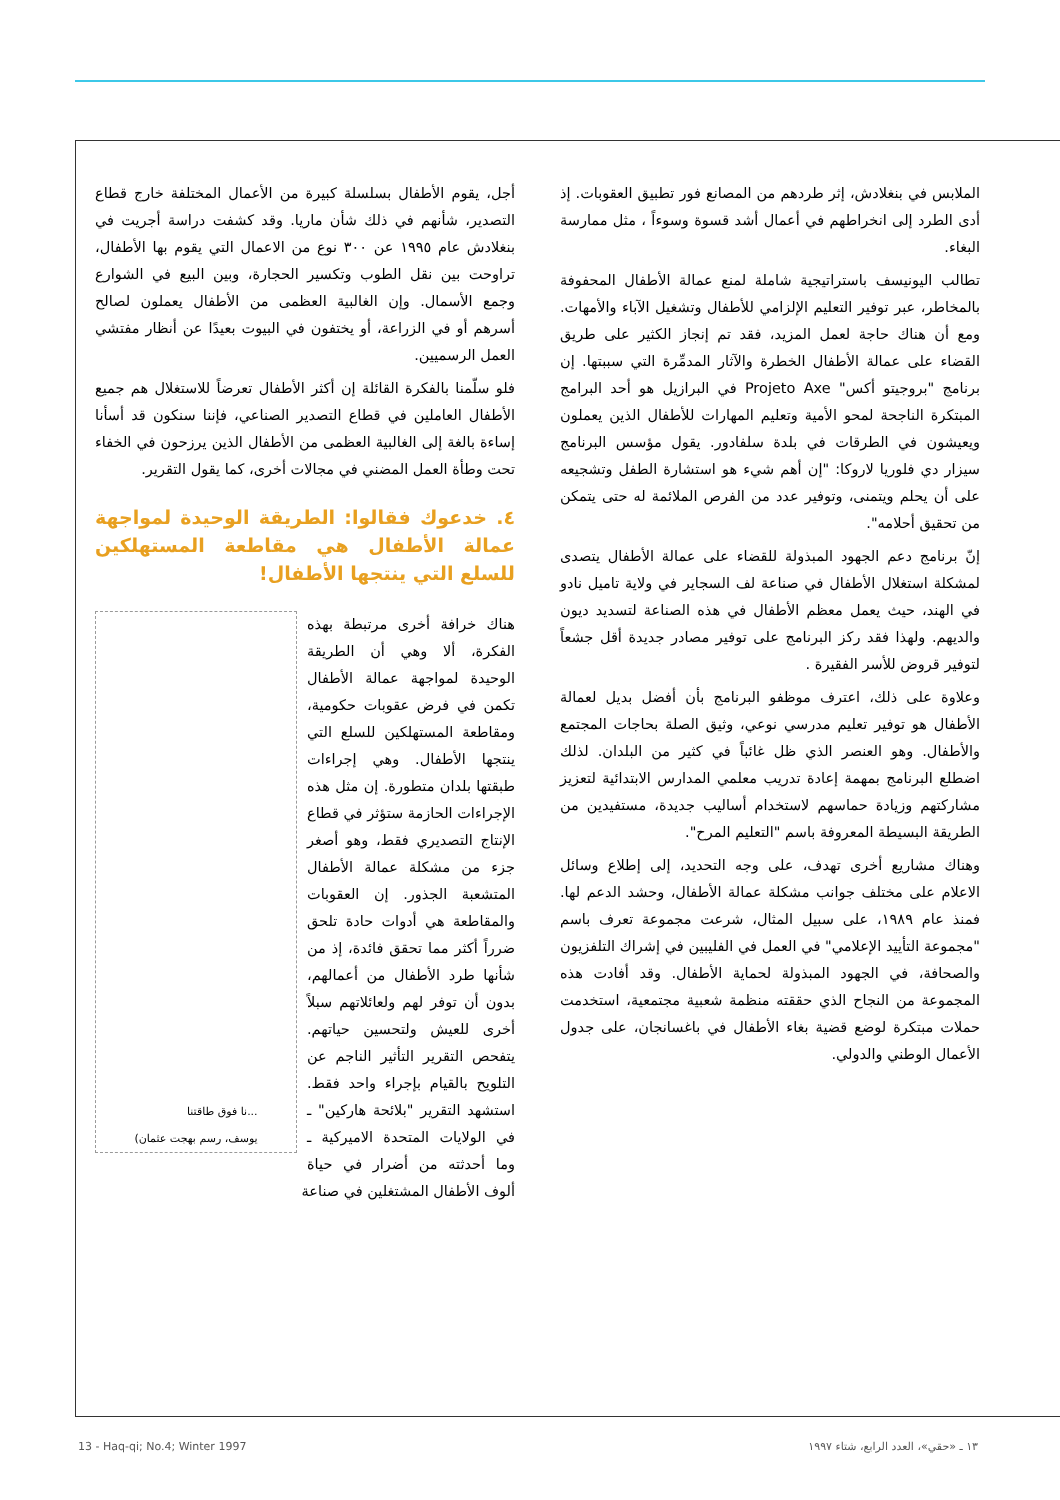أجل، يقوم الأطفال بسلسلة كبيرة من الأعمال المختلفة خارج قطاع التصدير، شأنهم في ذلك شأن ماريا. وقد كشفت دراسة أجريت في بنغلادش عام ١٩٩٥ عن ٣٠٠ نوع من الاعمال التي يقوم بها الأطفال، تراوحت بين نقل الطوب وتكسير الحجارة، وبين البيع في الشوارع وجمع الأسمال. وإن الغالبية العظمى من الأطفال يعملون لصالح أسرهم أو في الزراعة، أو يختفون في البيوت بعيدًا عن أنظار مفتشي العمل الرسميين.
فلو سلّمنا بالفكرة القائلة إن أكثر الأطفال تعرضاً للاستغلال هم جميع الأطفال العاملين في قطاع التصدير الصناعي، فإننا سنكون قد أسأنا إساءة بالغة إلى الغالبية العظمى من الأطفال الذين يرزحون في الخفاء تحت وطأة العمل المضني في مجالات أخرى، كما يقول التقرير.
٤. خدعوك فقالوا: الطريقة الوحيدة لمواجهة عمالة الأطفال هي مقاطعة المستهلكين للسلع التي ينتجها الأطفال!
...نا فوق طاقتنا
يوسف، رسم بهجت عثمان)
هناك خرافة أخرى مرتبطة بهذه الفكرة، ألا وهي أن الطريقة الوحيدة لمواجهة عمالة الأطفال تكمن في فرض عقوبات حكومية، ومقاطعة المستهلكين للسلع التي ينتجها الأطفال. وهي إجراءات طبقتها بلدان متطورة. إن مثل هذه الإجراءات الحازمة ستؤثر في قطاع الإنتاج التصديري فقط، وهو أصغر جزء من مشكلة عمالة الأطفال المتشعبة الجذور. إن العقوبات والمقاطعة هي أدوات حادة تلحق ضرراً أكثر مما تحقق فائدة، إذ من شأنها طرد الأطفال من أعمالهم، بدون أن توفر لهم ولعائلاتهم سبلاً أخرى للعيش ولتحسين حياتهم. يتفحص التقرير التأثير الناجم عن التلويح بالقيام بإجراء واحد فقط. استشهد التقرير "بلائحة هاركين" ـ في الولايات المتحدة الاميركية ـ وما أحدثته من أضرار في حياة ألوف الأطفال المشتغلين في صناعة
الملابس في بنغلادش، إثر طردهم من المصانع فور تطبيق العقوبات. إذ أدى الطرد إلى انخراطهم في أعمال أشد قسوة وسوءاً ، مثل ممارسة البغاء.
تطالب اليونيسف باستراتيجية شاملة لمنع عمالة الأطفال المحفوفة بالمخاطر، عبر توفير التعليم الإلزامي للأطفال وتشغيل الآباء والأمهات. ومع أن هناك حاجة لعمل المزيد، فقد تم إنجاز الكثير على طريق القضاء على عمالة الأطفال الخطرة والآثار المدمِّرة التي سببتها. إن برنامج "بروجيتو أكس" Projeto Axe في البرازيل هو أحد البرامج المبتكرة الناجحة لمحو الأمية وتعليم المهارات للأطفال الذين يعملون ويعيشون في الطرقات في بلدة سلفادور. يقول مؤسس البرنامج سيزار دي فلوريا لاروكا: "إن أهم شيء هو استشارة الطفل وتشجيعه على أن يحلم ويتمنى، وتوفير عدد من الفرص الملائمة له حتى يتمكن من تحقيق أحلامه".
إنّ برنامج دعم الجهود المبذولة للقضاء على عمالة الأطفال يتصدى لمشكلة استغلال الأطفال في صناعة لف السجاير في ولاية تاميل نادو في الهند، حيث يعمل معظم الأطفال في هذه الصناعة لتسديد ديون والديهم. ولهذا فقد ركز البرنامج على توفير مصادر جديدة أقل جشعاً لتوفير قروض للأسر الفقيرة .
وعلاوة على ذلك، اعترف موظفو البرنامج بأن أفضل بديل لعمالة الأطفال هو توفير تعليم مدرسي نوعي، وثيق الصلة بحاجات المجتمع والأطفال. وهو العنصر الذي ظل غائباً في كثير من البلدان. لذلك اضطلع البرنامج بمهمة إعادة تدريب معلمي المدارس الابتدائية لتعزيز مشاركتهم وزيادة حماسهم لاستخدام أساليب جديدة، مستفيدين من الطريقة البسيطة المعروفة باسم "التعليم المرح".
وهناك مشاريع أخرى تهدف، على وجه التحديد، إلى إطلاع وسائل الاعلام على مختلف جوانب مشكلة عمالة الأطفال، وحشد الدعم لها. فمنذ عام ١٩٨٩، على سبيل المثال، شرعت مجموعة تعرف باسم "مجموعة التأييد الإعلامي" في العمل في الفليبين في إشراك التلفزيون والصحافة، في الجهود المبذولة لحماية الأطفال. وقد أفادت هذه المجموعة من النجاح الذي حققته منظمة شعبية مجتمعية، استخدمت حملات مبتكرة لوضع قضية بغاء الأطفال في باغسانجان، على جدول الأعمال الوطني والدولي.
13 - Haq-qi; No.4; Winter 1997 ١٣ ـ «حقي»، العدد الرابع، شتاء ١٩٩٧